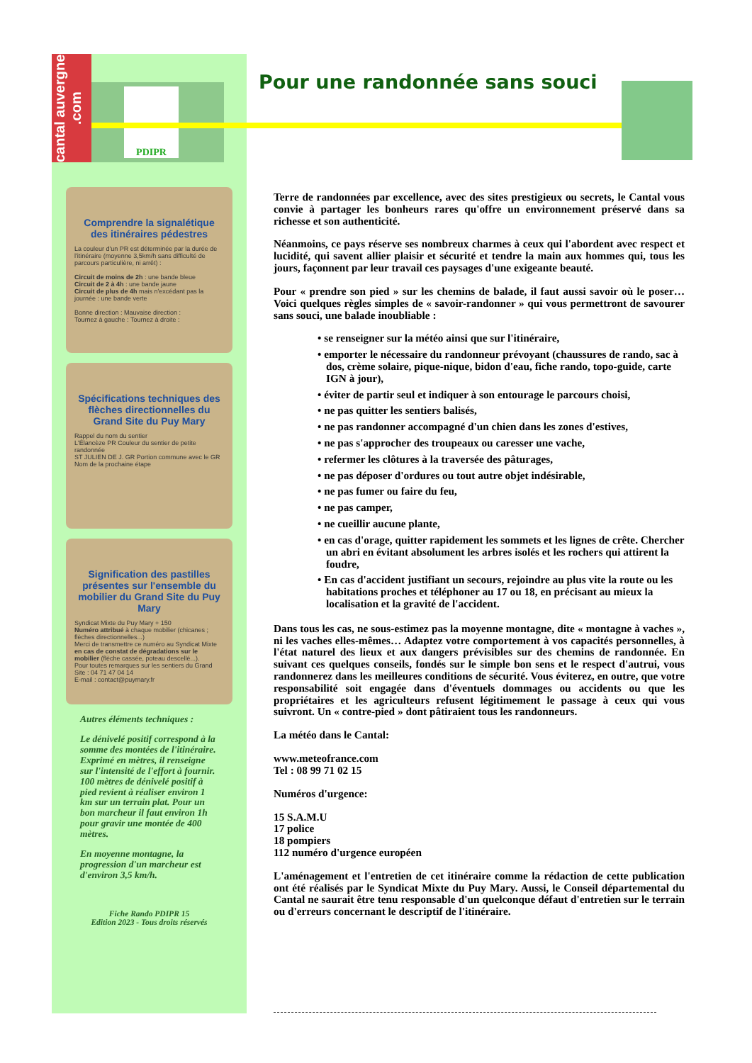cantal auvergne .com
PDIPR Pour une randonnée sans souci
Comprendre la signalétique des itinéraires pédestres
La couleur d'un PR est déterminée par la durée de l'itinéraire (moyenne 3,5km/h sans difficulté de parcours particulière, ni arrêt) :
Circuit de moins de 2h : une bande bleue
Circuit de 2 à 4h : une bande jaune
Circuit de plus de 4h mais n'excédant pas la journée : une bande verte
Bonne direction : Mauvaise direction :
Tournez à gauche : Tournez à droite :
Spécifications techniques des flèches directionnelles du Grand Site du Puy Mary
Rappel du nom du sentier
L'Élancèze PR Couleur du sentier de petite randonnée
ST JULIEN DE J. GR Portion commune avec le GR
Nom de la prochaine étape
Signification des pastilles présentes sur l'ensemble du mobilier du Grand Site du Puy Mary
Syndicat Mixte du Puy Mary + 150
Numéro attribué à chaque mobilier (chicanes ; flèches directionnelles...)
Merci de transmettre ce numéro au Syndicat Mixte en cas de constat de dégradations sur le mobilier (flèche cassée, poteau descellé...).
Pour toutes remarques sur les sentiers du Grand Site : 04 71 47 04 14
E-mail : contact@puymary.fr
Autres éléments techniques :
Le dénivelé positif correspond à la somme des montées de l'itinéraire. Exprimé en mètres, il renseigne sur l'intensité de l'effort à fournir. 100 mètres de dénivelé positif à pied revient à réaliser environ 1 km sur un terrain plat. Pour un bon marcheur il faut environ 1h pour gravir une montée de 400 mètres.
En moyenne montagne, la progression d'un marcheur est d'environ 3,5 km/h.
Fiche Rando PDIPR 15
Edition 2023 - Tous droits réservés
Terre de randonnées par excellence, avec des sites prestigieux ou secrets, le Cantal vous convie à partager les bonheurs rares qu'offre un environnement préservé dans sa richesse et son authenticité.
Néanmoins, ce pays réserve ses nombreux charmes à ceux qui l'abordent avec respect et lucidité, qui savent allier plaisir et sécurité et tendre la main aux hommes qui, tous les jours, façonnent par leur travail ces paysages d'une exigeante beauté.
Pour « prendre son pied » sur les chemins de balade, il faut aussi savoir où le poser… Voici quelques règles simples de « savoir-randonner » qui vous permettront de savourer sans souci, une balade inoubliable :
• se renseigner sur la météo ainsi que sur l'itinéraire,
• emporter le nécessaire du randonneur prévoyant (chaussures de rando, sac à dos, crème solaire, pique-nique, bidon d'eau, fiche rando, topo-guide, carte IGN à jour),
• éviter de partir seul et indiquer à son entourage le parcours choisi,
• ne pas quitter les sentiers balisés,
• ne pas randonner accompagné d'un chien dans les zones d'estives,
• ne pas s'approcher des troupeaux ou caresser une vache,
• refermer les clôtures à la traversée des pâturages,
• ne pas déposer d'ordures ou tout autre objet indésirable,
• ne pas fumer ou faire du feu,
• ne pas camper,
• ne cueillir aucune plante,
• en cas d'orage, quitter rapidement les sommets et les lignes de crête. Chercher un abri en évitant absolument les arbres isolés et les rochers qui attirent la foudre,
• En cas d'accident justifiant un secours, rejoindre au plus vite la route ou les habitations proches et téléphoner au 17 ou 18, en précisant au mieux la localisation et la gravité de l'accident.
Dans tous les cas, ne sous-estimez pas la moyenne montagne, dite « montagne à vaches », ni les vaches elles-mêmes… Adaptez votre comportement à vos capacités personnelles, à l'état naturel des lieux et aux dangers prévisibles sur des chemins de randonnée. En suivant ces quelques conseils, fondés sur le simple bon sens et le respect d'autrui, vous randonnerez dans les meilleures conditions de sécurité. Vous éviterez, en outre, que votre responsabilité soit engagée dans d'éventuels dommages ou accidents ou que les propriétaires et les agriculteurs refusent légitimement le passage à ceux qui vous suivront. Un « contre-pied » dont pâtiraient tous les randonneurs.
La météo dans le Cantal:
www.meteofrance.com
Tel : 08 99 71 02 15
Numéros d'urgence:
15 S.A.M.U
17 police
18 pompiers
112 numéro d'urgence européen
L'aménagement et l'entretien de cet itinéraire comme la rédaction de cette publication ont été réalisés par le Syndicat Mixte du Puy Mary. Aussi, le Conseil départemental du Cantal ne saurait être tenu responsable d'un quelconque défaut d'entretien sur le terrain ou d'erreurs concernant le descriptif de l'itinéraire.